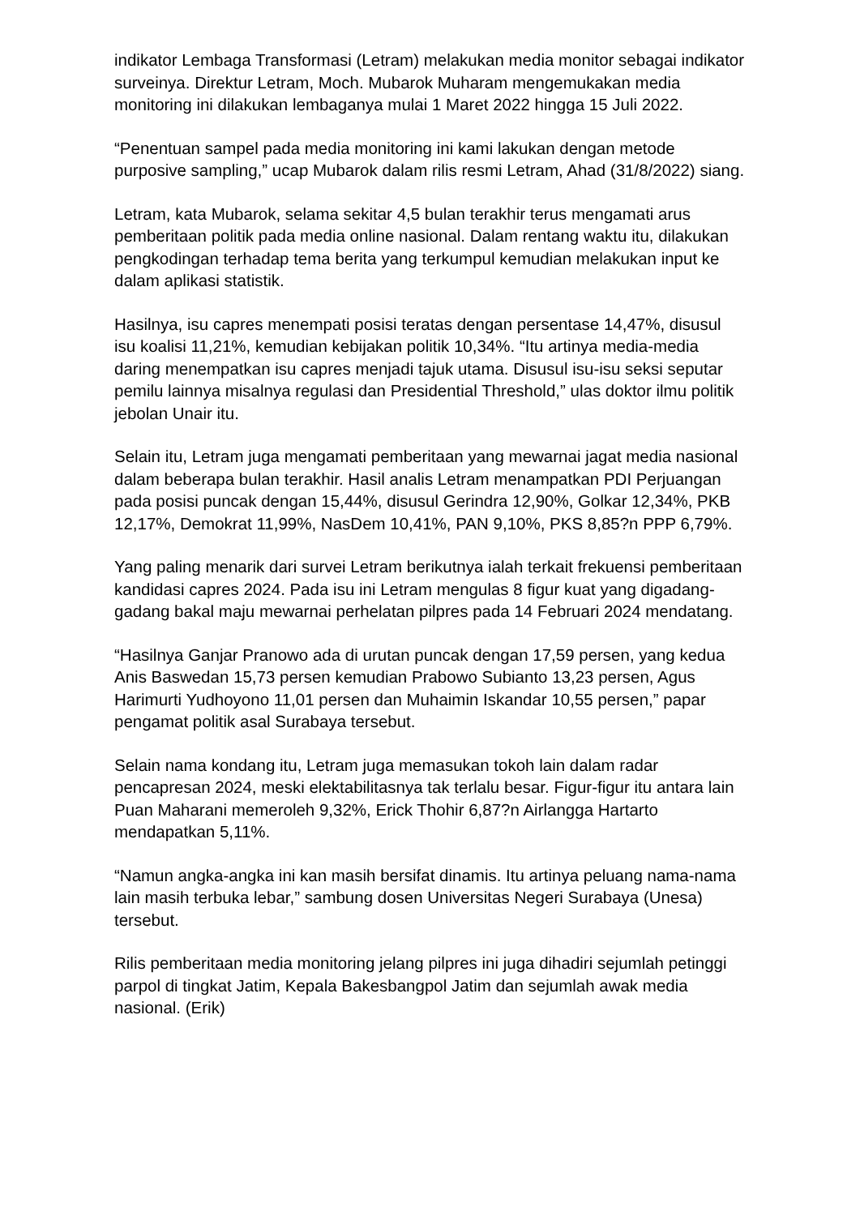indikator Lembaga Transformasi (Letram) melakukan media monitor sebagai indikator surveinya. Direktur Letram, Moch. Mubarok Muharam mengemukakan media monitoring ini dilakukan lembaganya mulai 1 Maret 2022 hingga 15 Juli 2022.
“Penentuan sampel pada media monitoring ini kami lakukan dengan metode purposive sampling,” ucap Mubarok dalam rilis resmi Letram, Ahad (31/8/2022) siang.
Letram, kata Mubarok, selama sekitar 4,5 bulan terakhir terus mengamati arus pemberitaan politik pada media online nasional. Dalam rentang waktu itu, dilakukan pengkodingan terhadap tema berita yang terkumpul kemudian melakukan input ke dalam aplikasi statistik.
Hasilnya, isu capres menempati posisi teratas dengan persentase 14,47%, disusul isu koalisi 11,21%, kemudian kebijakan politik 10,34%. “Itu artinya media-media daring menempatkan isu capres menjadi tajuk utama. Disusul isu-isu seksi seputar pemilu lainnya misalnya regulasi dan Presidential Threshold,” ulas doktor ilmu politik jebolan Unair itu.
Selain itu, Letram juga mengamati pemberitaan yang mewarnai jagat media nasional dalam beberapa bulan terakhir. Hasil analis Letram menampatkan PDI Perjuangan pada posisi puncak dengan 15,44%, disusul Gerindra 12,90%, Golkar 12,34%, PKB 12,17%, Demokrat 11,99%, NasDem 10,41%, PAN 9,10%, PKS 8,85?n PPP 6,79%.
Yang paling menarik dari survei Letram berikutnya ialah terkait frekuensi pemberitaan kandidasi capres 2024. Pada isu ini Letram mengulas 8 figur kuat yang digadang-gadang bakal maju mewarnai perhelatan pilpres pada 14 Februari 2024 mendatang.
“Hasilnya Ganjar Pranowo ada di urutan puncak dengan 17,59 persen, yang kedua Anis Baswedan 15,73 persen kemudian Prabowo Subianto 13,23 persen, Agus Harimurti Yudhoyono 11,01 persen dan Muhaimin Iskandar 10,55 persen,” papar pengamat politik asal Surabaya tersebut.
Selain nama kondang itu, Letram juga memasukan tokoh lain dalam radar pencapresan 2024, meski elektabilitasnya tak terlalu besar. Figur-figur itu antara lain Puan Maharani memeroleh 9,32%, Erick Thohir 6,87?n Airlangga Hartarto mendapatkan 5,11%.
“Namun angka-angka ini kan masih bersifat dinamis. Itu artinya peluang nama-nama lain masih terbuka lebar,” sambung dosen Universitas Negeri Surabaya (Unesa) tersebut.
Rilis pemberitaan media monitoring jelang pilpres ini juga dihadiri sejumlah petinggi parpol di tingkat Jatim, Kepala Bakesbangpol Jatim dan sejumlah awak media nasional. (Erik)